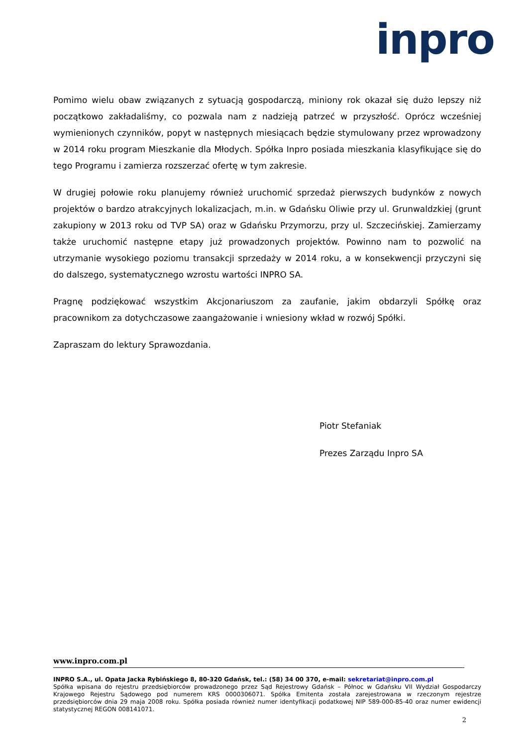inpro
Pomimo wielu obaw związanych z sytuacją gospodarczą, miniony rok okazał się dużo lepszy niż początkowo zakładaliśmy, co pozwala nam z nadzieją patrzeć w przyszłość. Oprócz wcześniej wymienionych czynników, popyt w następnych miesiącach będzie stymulowany przez wprowadzony w 2014 roku program Mieszkanie dla Młodych. Spółka Inpro posiada mieszkania klasyfikujące się do tego Programu i zamierza rozszerzać ofertę w tym zakresie.
W drugiej połowie roku planujemy również uruchomić sprzedaż pierwszych budynków z nowych projektów o bardzo atrakcyjnych lokalizacjach, m.in. w Gdańsku Oliwie przy ul. Grunwaldzkiej (grunt zakupiony w 2013 roku od TVP SA) oraz w Gdańsku Przymorzu, przy ul. Szczecińskiej. Zamierzamy także uruchomić następne etapy już prowadzonych projektów. Powinno nam to pozwolić na utrzymanie wysokiego poziomu transakcji sprzedaży w 2014 roku, a w konsekwencji przyczyni się do dalszego, systematycznego wzrostu wartości INPRO SA.
Pragnę podziękować wszystkim Akcjonariuszom za zaufanie, jakim obdarzyli Spółkę oraz pracownikom za dotychczasowe zaangażowanie i wniesiony wkład w rozwój Spółki.
Zapraszam do lektury Sprawozdania.
Piotr Stefaniak
Prezes Zarządu Inpro SA
www.inpro.com.pl
INPRO S.A., ul. Opata Jacka Rybińskiego 8, 80-320 Gdańsk, tel.: (58) 34 00 370, e-mail: sekretariat@inpro.com.pl
Spółka wpisana do rejestru przedsiębiorców prowadzonego przez Sąd Rejestrowy Gdańsk – Północ w Gdańsku VII Wydział Gospodarczy Krajowego Rejestru Sądowego pod numerem KRS 0000306071. Spółka Emitenta została zarejestrowana w rzeczonym rejestrze przedsiębiorców dnia 29 maja 2008 roku. Spółka posiada również numer identyfikacji podatkowej NIP 589-000-85-40 oraz numer ewidencji statystycznej REGON 008141071.
2